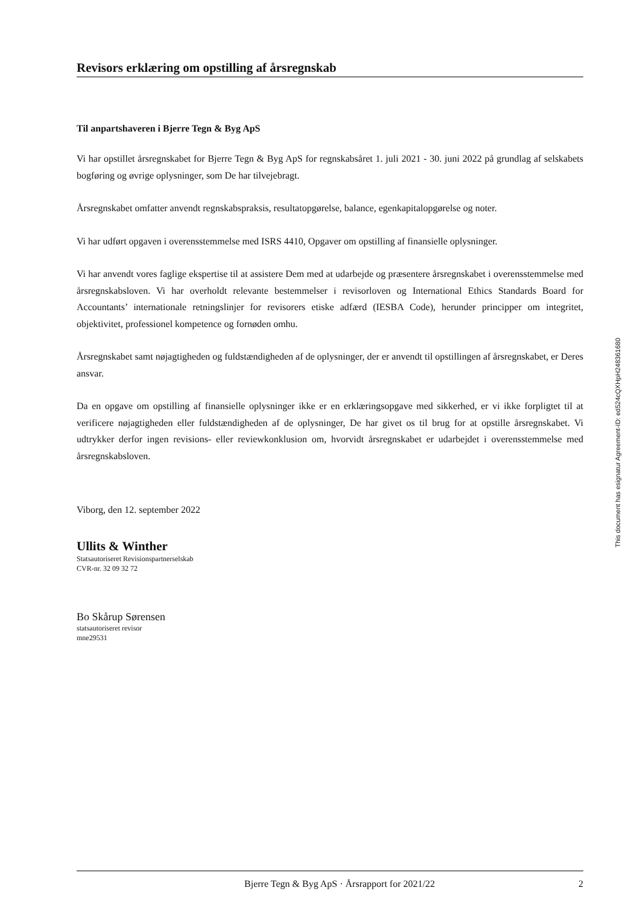Revisors erklæring om opstilling af årsregnskab
Til anpartshaveren i Bjerre Tegn & Byg ApS
Vi har opstillet årsregnskabet for Bjerre Tegn & Byg ApS for regnskabsåret 1. juli 2021 - 30. juni 2022 på grundlag af selskabets bogføring og øvrige oplysninger, som De har tilvejebragt.
Årsregnskabet omfatter anvendt regnskabspraksis, resultatopgørelse, balance, egenkapitalopgørelse og noter.
Vi har udført opgaven i overensstemmelse med ISRS 4410, Opgaver om opstilling af finansielle oplysninger.
Vi har anvendt vores faglige ekspertise til at assistere Dem med at udarbejde og præsentere årsregnskabet i overensstemmelse med årsregnskabsloven. Vi har overholdt relevante bestemmelser i revisorloven og International Ethics Standards Board for Accountants’ internationale retningslinjer for revisorers etiske adfærd (IESBA Code), herunder principper om integritet, objektivitet, professionel kompetence og fornøden omhu.
Årsregnskabet samt nøjagtigheden og fuldstændigheden af de oplysninger, der er anvendt til opstillingen af årsregnskabet, er Deres ansvar.
Da en opgave om opstilling af finansielle oplysninger ikke er en erklæringsopgave med sikkerhed, er vi ikke forpligtet til at verificere nøjagtigheden eller fuldstændigheden af de oplysninger, De har givet os til brug for at opstille årsregnskabet. Vi udtrykker derfor ingen revisions- eller reviewkonklusion om, hvorvidt årsregnskabet er udarbejdet i overensstemmelse med årsregnskabsloven.
Viborg, den 12. september 2022
Ullits & Winther
Statsautoriseret Revisionspartnerselskab
CVR-nr. 32 09 32 72
Bo Skårup Sørensen
statsautoriseret revisor
mne29531
This document has esignatur Agreement-ID: ed524cQXHpH248361680
Bjerre Tegn & Byg ApS · Årsrapport for 2021/22 2